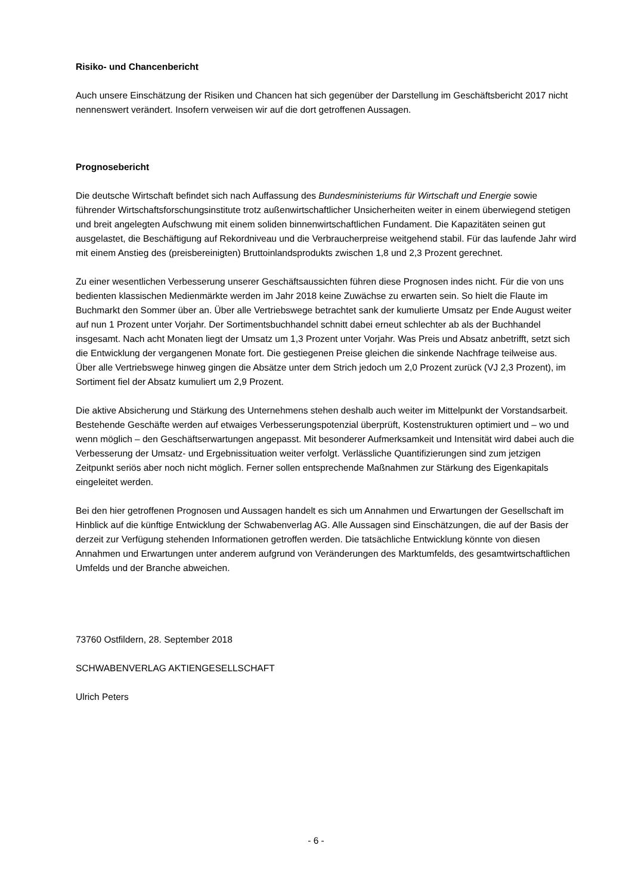Risiko- und Chancenbericht
Auch unsere Einschätzung der Risiken und Chancen hat sich gegenüber der Darstellung im Geschäftsbericht 2017 nicht nennenswert verändert. Insofern verweisen wir auf die dort getroffenen Aussagen.
Prognosebericht
Die deutsche Wirtschaft befindet sich nach Auffassung des Bundesministeriums für Wirtschaft und Energie sowie führender Wirtschaftsforschungsinstitute trotz außenwirtschaftlicher Unsicherheiten weiter in einem überwiegend stetigen und breit angelegten Aufschwung mit einem soliden binnenwirtschaftlichen Fundament. Die Kapazitäten seinen gut ausgelastet, die Beschäftigung auf Rekordniveau und die Verbraucherpreise weitgehend stabil. Für das laufende Jahr wird mit einem Anstieg des (preisbereinigten) Bruttoinlandsprodukts zwischen 1,8 und 2,3 Prozent gerechnet.
Zu einer wesentlichen Verbesserung unserer Geschäftsaussichten führen diese Prognosen indes nicht. Für die von uns bedienten klassischen Medienmärkte werden im Jahr 2018 keine Zuwächse zu erwarten sein. So hielt die Flaute im Buchmarkt den Sommer über an. Über alle Vertriebswege betrachtet sank der kumulierte Umsatz per Ende August weiter auf nun 1 Prozent unter Vorjahr. Der Sortimentsbuchhandel schnitt dabei erneut schlechter ab als der Buchhandel insgesamt. Nach acht Monaten liegt der Umsatz um 1,3 Prozent unter Vorjahr. Was Preis und Absatz anbetrifft, setzt sich die Entwicklung der vergangenen Monate fort. Die gestiegenen Preise gleichen die sinkende Nachfrage teilweise aus. Über alle Vertriebswege hinweg gingen die Absätze unter dem Strich jedoch um 2,0 Prozent zurück (VJ 2,3 Prozent), im Sortiment fiel der Absatz kumuliert um 2,9 Prozent.
Die aktive Absicherung und Stärkung des Unternehmens stehen deshalb auch weiter im Mittelpunkt der Vorstandsarbeit. Bestehende Geschäfte werden auf etwaiges Verbesserungspotenzial überprüft, Kostenstrukturen optimiert und – wo und wenn möglich – den Geschäftserwartungen angepasst. Mit besonderer Aufmerksamkeit und Intensität wird dabei auch die Verbesserung der Umsatz- und Ergebnissituation weiter verfolgt. Verlässliche Quantifizierungen sind zum jetzigen Zeitpunkt seriös aber noch nicht möglich. Ferner sollen entsprechende Maßnahmen zur Stärkung des Eigenkapitals eingeleitet werden.
Bei den hier getroffenen Prognosen und Aussagen handelt es sich um Annahmen und Erwartungen der Gesellschaft im Hinblick auf die künftige Entwicklung der Schwabenverlag AG. Alle Aussagen sind Einschätzungen, die auf der Basis der derzeit zur Verfügung stehenden Informationen getroffen werden. Die tatsächliche Entwicklung könnte von diesen Annahmen und Erwartungen unter anderem aufgrund von Veränderungen des Marktumfelds, des gesamtwirtschaftlichen Umfelds und der Branche abweichen.
73760 Ostfildern, 28. September 2018
SCHWABENVERLAG AKTIENGESELLSCHAFT
Ulrich Peters
- 6 -